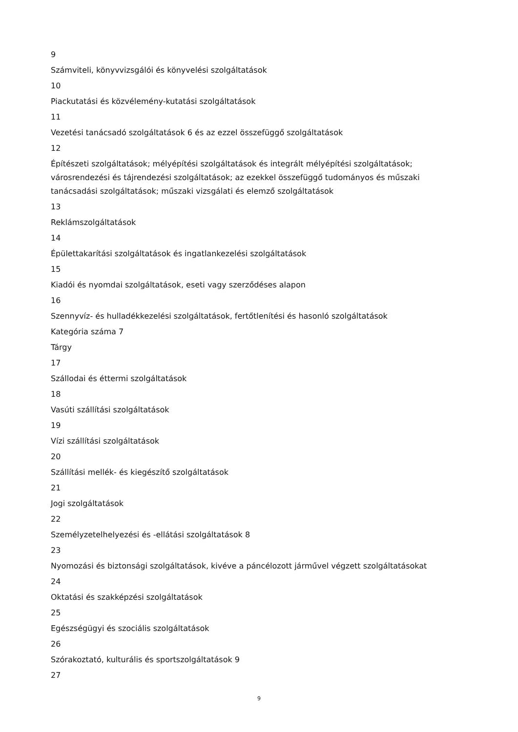9
Számviteli, könyvvizsgálói és könyvelési szolgáltatások
10
Piackutatási és közvélemény-kutatási szolgáltatások
11
Vezetési tanácsadó szolgáltatások 6 és az ezzel összefüggő szolgáltatások
12
Építészeti szolgáltatások; mélyépítési szolgáltatások és integrált mélyépítési szolgáltatások; városrendezési és tájrendezési szolgáltatások; az ezekkel összefüggő tudományos és műszaki tanácsadási szolgáltatások; műszaki vizsgálati és elemző szolgáltatások
13
Reklámszolgáltatások
14
Épülettakarítási szolgáltatások és ingatlankezelési szolgáltatások
15
Kiadói és nyomdai szolgáltatások, eseti vagy szerződéses alapon
16
Szennyvíz- és hulladékkezelési szolgáltatások, fertőtlenítési és hasonló szolgáltatások
Kategória száma 7
Tárgy
17
Szállodai és éttermi szolgáltatások
18
Vasúti szállítási szolgáltatások
19
Vízi szállítási szolgáltatások
20
Szállítási mellék- és kiegészítő szolgáltatások
21
Jogi szolgáltatások
22
Személyzetelhelyezési és -ellátási szolgáltatások 8
23
Nyomozási és biztonsági szolgáltatások, kivéve a páncélozott járművel végzett szolgáltatásokat
24
Oktatási és szakképzési szolgáltatások
25
Egészségügyi és szociális szolgáltatások
26
Szórakoztató, kulturális és sportszolgáltatások 9
27
9